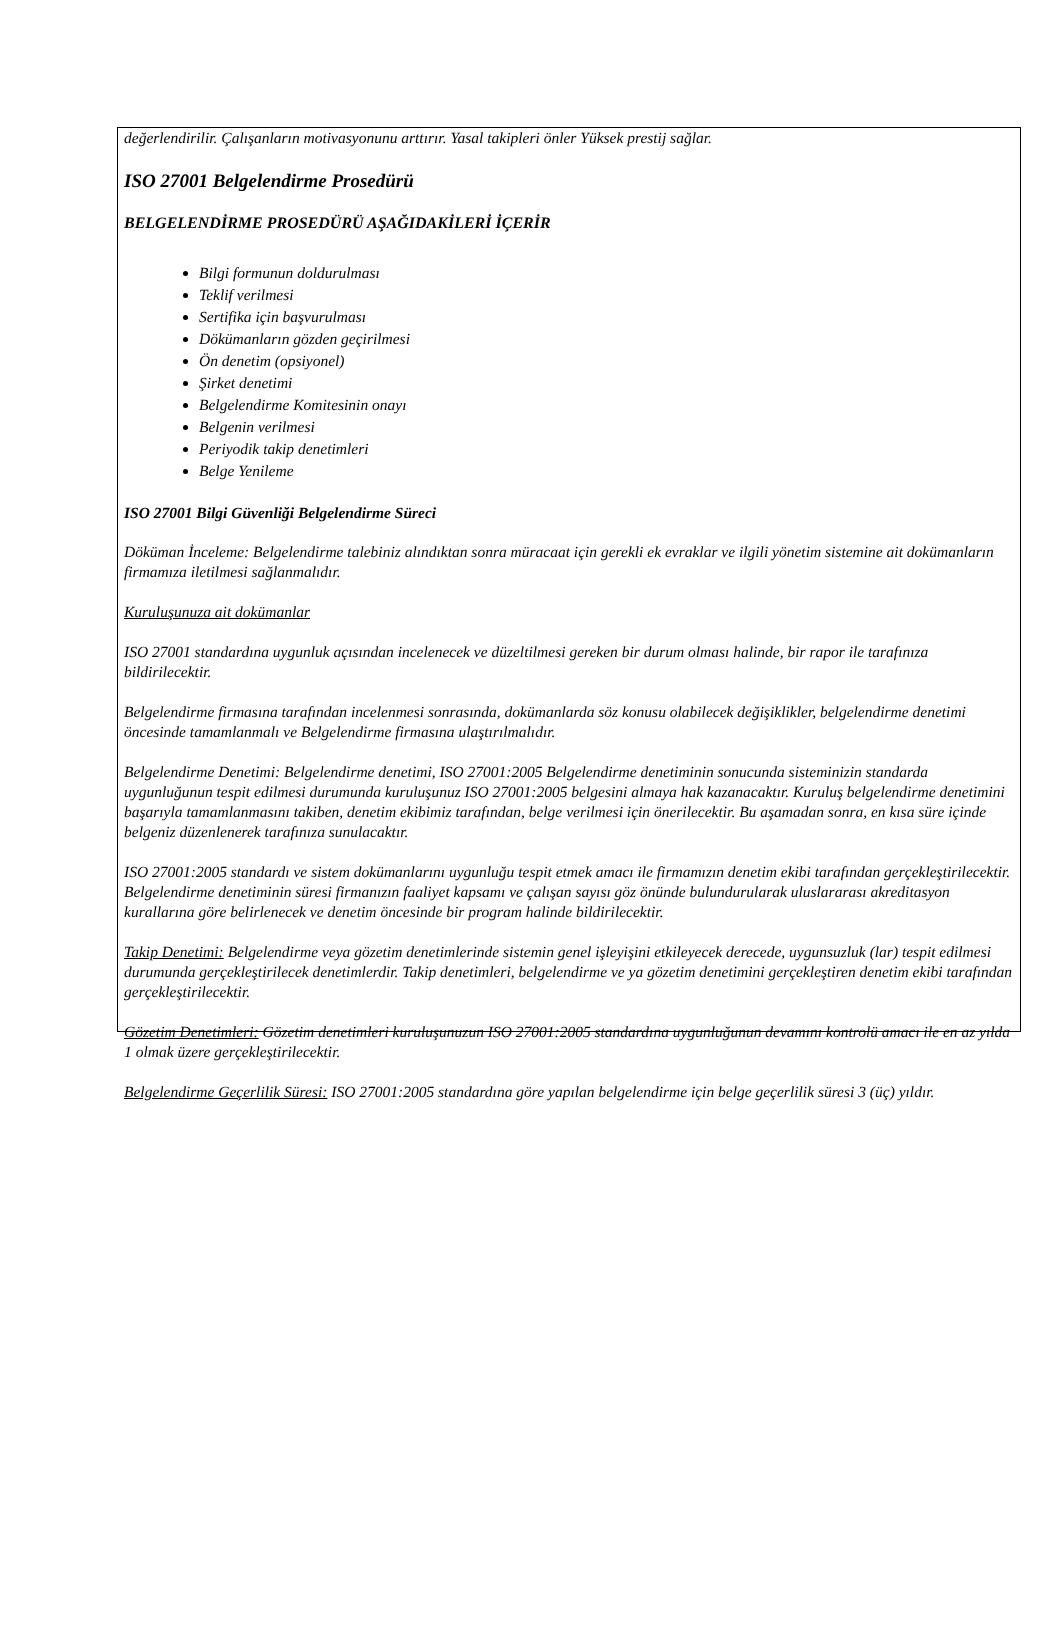değerlendirilir. Çalışanların motivasyonunu arttırır. Yasal takipleri önler Yüksek prestij sağlar.
ISO 27001 Belgelendirme Prosedürü
BELGELENDİRME PROSEDÜRÜ AŞAĞIDAKİLERİ İÇERİR
Bilgi formunun doldurulması
Teklif verilmesi
Sertifika için başvurulması
Dökümanların gözden geçirilmesi
Ön denetim (opsiyonel)
Şirket denetimi
Belgelendirme Komitesinin onayı
Belgenin verilmesi
Periyodik takip denetimleri
Belge Yenileme
ISO 27001 Bilgi Güvenliği Belgelendirme Süreci
Döküman İnceleme: Belgelendirme talebiniz alındıktan sonra müracaat için gerekli ek evraklar ve ilgili yönetim sistemine ait dokümanların firmamıza iletilmesi sağlanmalıdır.
Kuruluşunuza ait dokümanlar
ISO 27001 standardına uygunluk açısından incelenecek ve düzeltilmesi gereken bir durum olması halinde, bir rapor ile tarafınıza bildirilecektir.
Belgelendirme firmasına tarafından incelenmesi sonrasında, dokümanlarda söz konusu olabilecek değişiklikler, belgelendirme denetimi öncesinde tamamlanmalı ve Belgelendirme firmasına ulaştırılmalıdır.
Belgelendirme Denetimi: Belgelendirme denetimi, ISO 27001:2005 Belgelendirme denetiminin sonucunda sisteminizin standarda uygunluğunun tespit edilmesi durumunda kuruluşunuz ISO 27001:2005 belgesini almaya hak kazanacaktır. Kuruluş belgelendirme denetimini başarıyla tamamlanmasını takiben, denetim ekibimiz tarafından, belge verilmesi için önerilecektir. Bu aşamadan sonra, en kısa süre içinde belgeniz düzenlenerek tarafınıza sunulacaktır.
ISO 27001:2005 standardı ve sistem dokümanlarını uygunluğu tespit etmek amacı ile firmamızın denetim ekibi tarafından gerçekleştirilecektir. Belgelendirme denetiminin süresi firmanızın faaliyet kapsamı ve çalışan sayısı göz önünde bulundurularak uluslararası akreditasyon kurallarına göre belirlenecek ve denetim öncesinde bir program halinde bildirilecektir.
Takip Denetimi: Belgelendirme veya gözetim denetimlerinde sistemin genel işleyişini etkileyecek derecede, uygunsuzluk (lar) tespit edilmesi durumunda gerçekleştirilecek denetimlerdir. Takip denetimleri, belgelendirme ve ya gözetim denetimini gerçekleştiren denetim ekibi tarafından gerçekleştirilecektir.
Gözetim Denetimleri: Gözetim denetimleri kuruluşunuzun ISO 27001:2005 standardına uygunluğunun devamını kontrolü amacı ile en az yılda 1 olmak üzere gerçekleştirilecektir.
Belgelendirme Geçerlilik Süresi: ISO 27001:2005 standardına göre yapılan belgelendirme için belge geçerlilik süresi 3 (üç) yıldır.